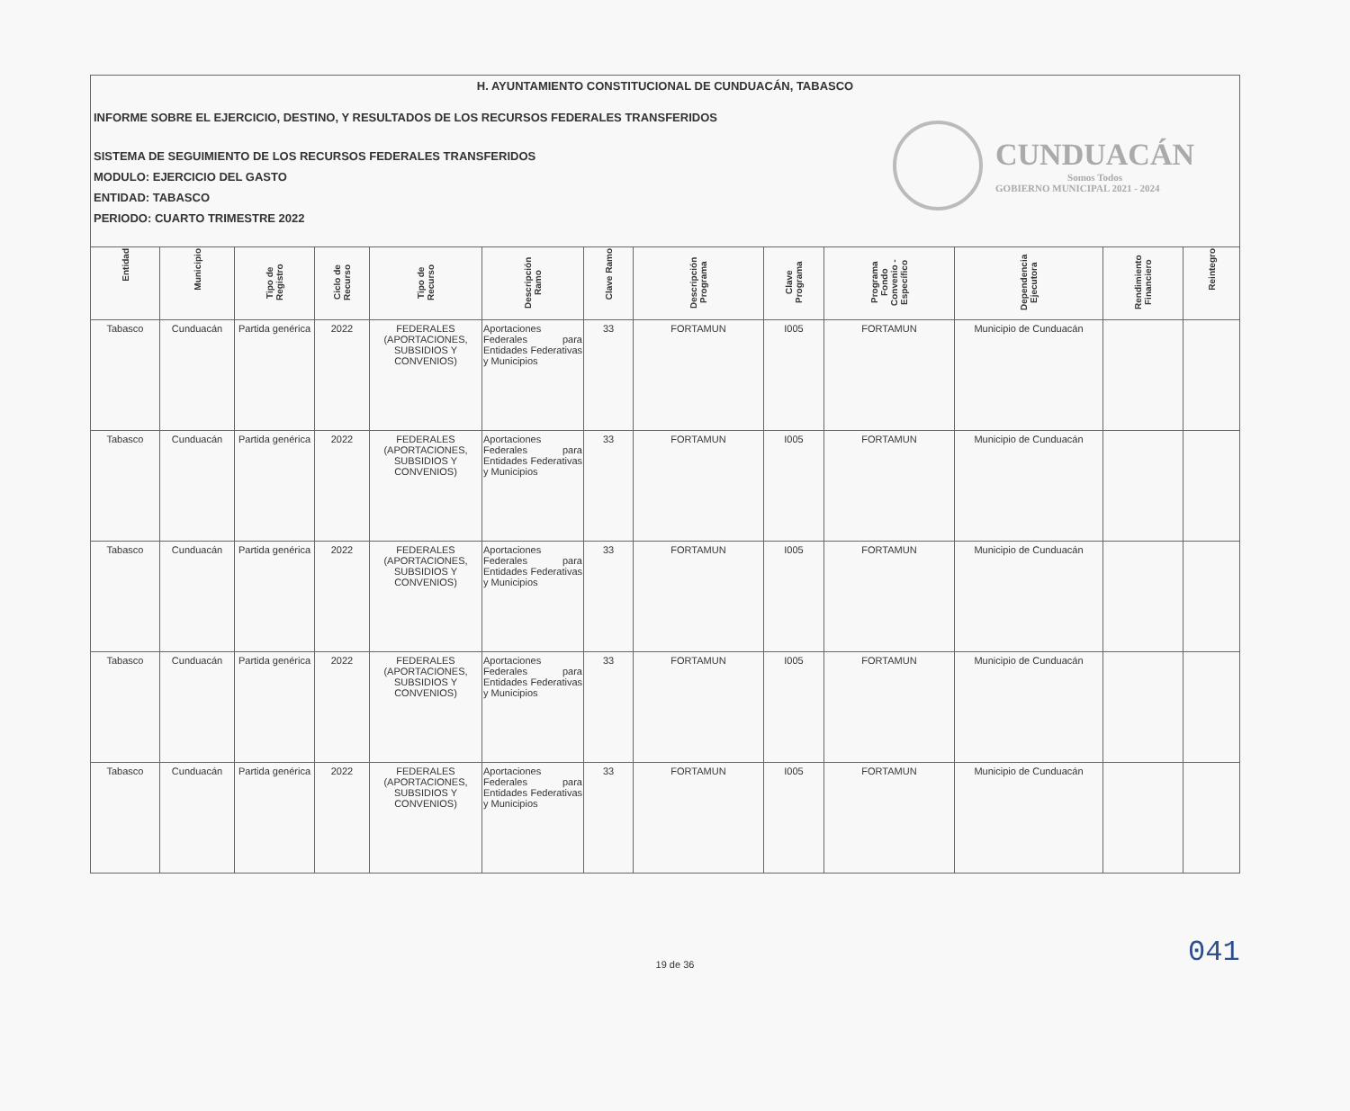H. AYUNTAMIENTO CONSTITUCIONAL DE CUNDUACÁN, TABASCO
INFORME SOBRE EL EJERCICIO, DESTINO, Y RESULTADOS DE LOS RECURSOS FEDERALES TRANSFERIDOS
SISTEMA DE SEGUIMIENTO DE LOS RECURSOS FEDERALES TRANSFERIDOS
MODULO: EJERCICIO DEL GASTO
ENTIDAD: TABASCO
PERIODO: CUARTO TRIMESTRE 2022
CUNDUACÁN
Somos Todos
GOBIERNO MUNICIPAL 2021 - 2024
| Entidad | Municipio | Tipo de Registro | Ciclo de Recurso | Tipo de Recurso | Descripción Ramo | Clave Ramo | Descripción Programa | Clave Programa | Programa Fondo Convenio - Específico | Dependencia Ejecutora | Rendimiento Financiero | Reintegro |
| --- | --- | --- | --- | --- | --- | --- | --- | --- | --- | --- | --- | --- |
| Tabasco | Cunduacán | Partida genérica | 2022 | FEDERALES (APORTACIONES, SUBSIDIOS Y CONVENIOS) | Aportaciones Federales para Entidades Federativas y Municipios | 33 | FORTAMUN | I005 | FORTAMUN | Municipio de Cunduacán | | |
| Tabasco | Cunduacán | Partida genérica | 2022 | FEDERALES (APORTACIONES, SUBSIDIOS Y CONVENIOS) | Aportaciones Federales para Entidades Federativas y Municipios | 33 | FORTAMUN | I005 | FORTAMUN | Municipio de Cunduacán | | |
| Tabasco | Cunduacán | Partida genérica | 2022 | FEDERALES (APORTACIONES, SUBSIDIOS Y CONVENIOS) | Aportaciones Federales para Entidades Federativas y Municipios | 33 | FORTAMUN | I005 | FORTAMUN | Municipio de Cunduacán | | |
| Tabasco | Cunduacán | Partida genérica | 2022 | FEDERALES (APORTACIONES, SUBSIDIOS Y CONVENIOS) | Aportaciones Federales para Entidades Federativas y Municipios | 33 | FORTAMUN | I005 | FORTAMUN | Municipio de Cunduacán | | |
| Tabasco | Cunduacán | Partida genérica | 2022 | FEDERALES (APORTACIONES, SUBSIDIOS Y CONVENIOS) | Aportaciones Federales para Entidades Federativas y Municipios | 33 | FORTAMUN | I005 | FORTAMUN | Municipio de Cunduacán | | |
041
19 de 36